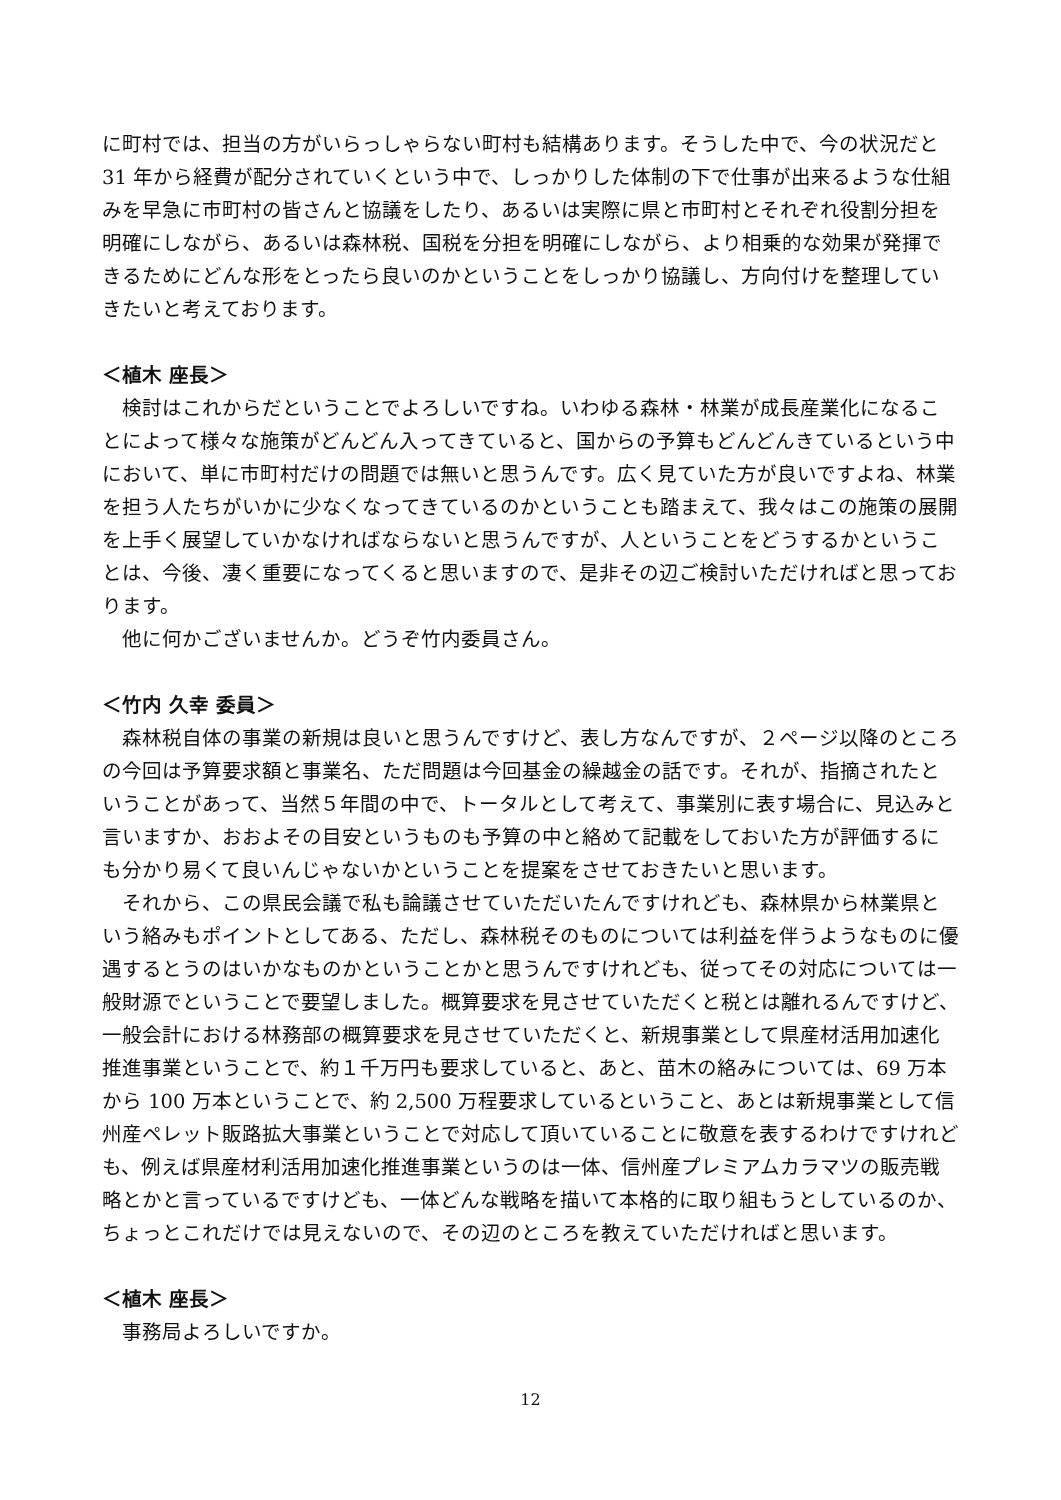に町村では、担当の方がいらっしゃらない町村も結構あります。そうした中で、今の状況だと 31 年から経費が配分されていくという中で、しっかりした体制の下で仕事が出来るような仕組みを早急に市町村の皆さんと協議をしたり、あるいは実際に県と市町村とそれぞれ役割分担を明確にしながら、あるいは森林税、国税を分担を明確にしながら、より相乗的な効果が発揮できるためにどんな形をとったら良いのかということをしっかり協議し、方向付けを整理していきたいと考えております。
＜植木 座長＞
検討はこれからだということでよろしいですね。いわゆる森林・林業が成長産業化になることによって様々な施策がどんどん入ってきていると、国からの予算もどんどんきているという中において、単に市町村だけの問題では無いと思うんです。広く見ていた方が良いですよね、林業を担う人たちがいかに少なくなってきているのかということも踏まえて、我々はこの施策の展開を上手く展望していかなければならないと思うんですが、人ということをどうするかということは、今後、凄く重要になってくると思いますので、是非その辺ご検討いただければと思っております。
他に何かございませんか。どうぞ竹内委員さん。
＜竹内 久幸 委員＞
森林税自体の事業の新規は良いと思うんですけど、表し方なんですが、２ページ以降のところの今回は予算要求額と事業名、ただ問題は今回基金の繰越金の話です。それが、指摘されたということがあって、当然５年間の中で、トータルとして考えて、事業別に表す場合に、見込みと言いますか、おおよその目安というものも予算の中と絡めて記載をしておいた方が評価するにも分かり易くて良いんじゃないかということを提案をさせておきたいと思います。
それから、この県民会議で私も論議させていただいたんですけれども、森林県から林業県という絡みもポイントとしてある、ただし、森林税そのものについては利益を伴うようなものに優遇するとうのはいかなものかということかと思うんですけれども、従ってその対応については一般財源でということで要望しました。概算要求を見させていただくと税とは離れるんですけど、一般会計における林務部の概算要求を見させていただくと、新規事業として県産材活用加速化推進事業ということで、約１千万円も要求していると、あと、苗木の絡みについては、69 万本から 100 万本ということで、約 2,500 万程要求しているということ、あとは新規事業として信州産ペレット販路拡大事業ということで対応して頂いていることに敬意を表するわけですけれども、例えば県産材利活用加速化推進事業というのは一体、信州産プレミアムカラマツの販売戦略とかと言っているですけども、一体どんな戦略を描いて本格的に取り組もうとしているのか、ちょっとこれだけでは見えないので、その辺のところを教えていただければと思います。
＜植木 座長＞
事務局よろしいですか。
12